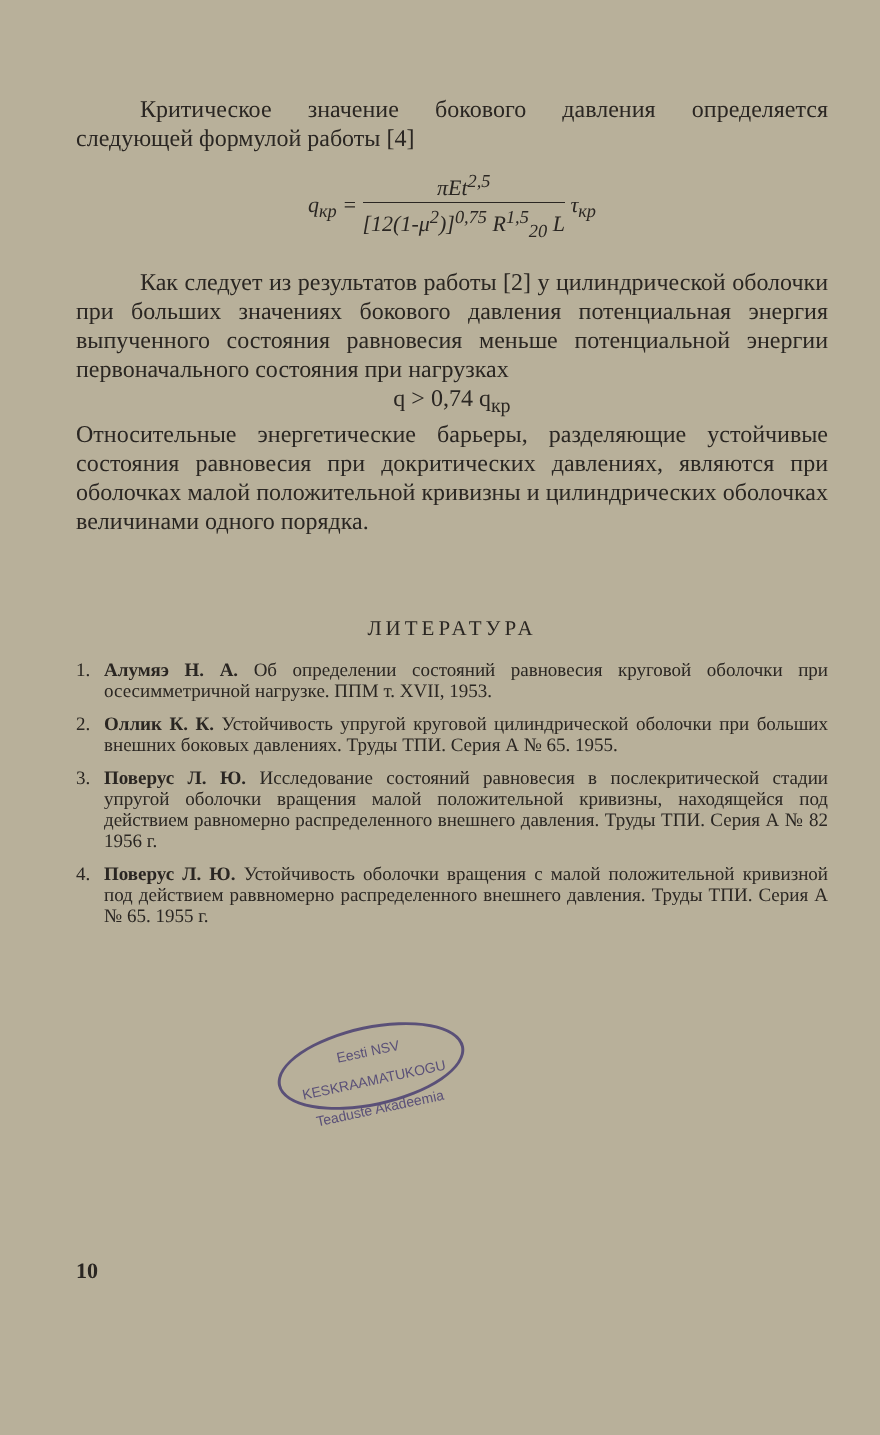Критическое значение бокового давления опреде­ляется следующей формулой работы [4]
q<sub>кр</sub> = πEt<sup>2,5</sup> [12(1-μ<sup>2</sup>)]<sup>0,75</sup> R<sup>1,5</sup><sub>20</sub> L τ<sub>кр</sub>
Как следует из результатов работы [2] у цилиндри­ческой оболочки при больших значениях бокового давле­ния потенциальная энергия выпученного состояния рав­новесия меньше потенциальной энергии первоначального состояния при нагрузках
q > 0,74 q<sub>кр</sub>
Относительные энергетические барьеры, разделяющие устойчивые состояния равновесия при докритических давлениях, являются при оболочках малой положитель­ной кривизны и цилиндрических оболочках величинами одного порядка.
ЛИТЕРАТУРА
1. Алумяэ Н. А. Об определении состояний равновесия круговой оболочки при осесимметричной нагрузке. ППМ т. XVII, 1953.
2. Оллик К. К. Устойчивость упругой круговой цилиндрической обо­лочки при больших внешних боковых давлениях. Труды ТПИ. Серия А № 65. 1955.
3. Поверус Л. Ю. Исследование состояний равновесия в послекрити­ческой стадии упругой оболочки вращения малой положительной кривизны, находящейся под действием равномерно распределен­ного внешнего давления. Труды ТПИ. Серия А № 82 1956 г.
4. Поверус Л. Ю. Устойчивость оболочки вращения с малой положи­тельной кривизной под действием раввномерно распределенного внешнего давления. Труды ТПИ. Серия А № 65. 1955 г.
Eesti NSV
KESKRAAMATUKOGU
Teaduste Akadeemia
10